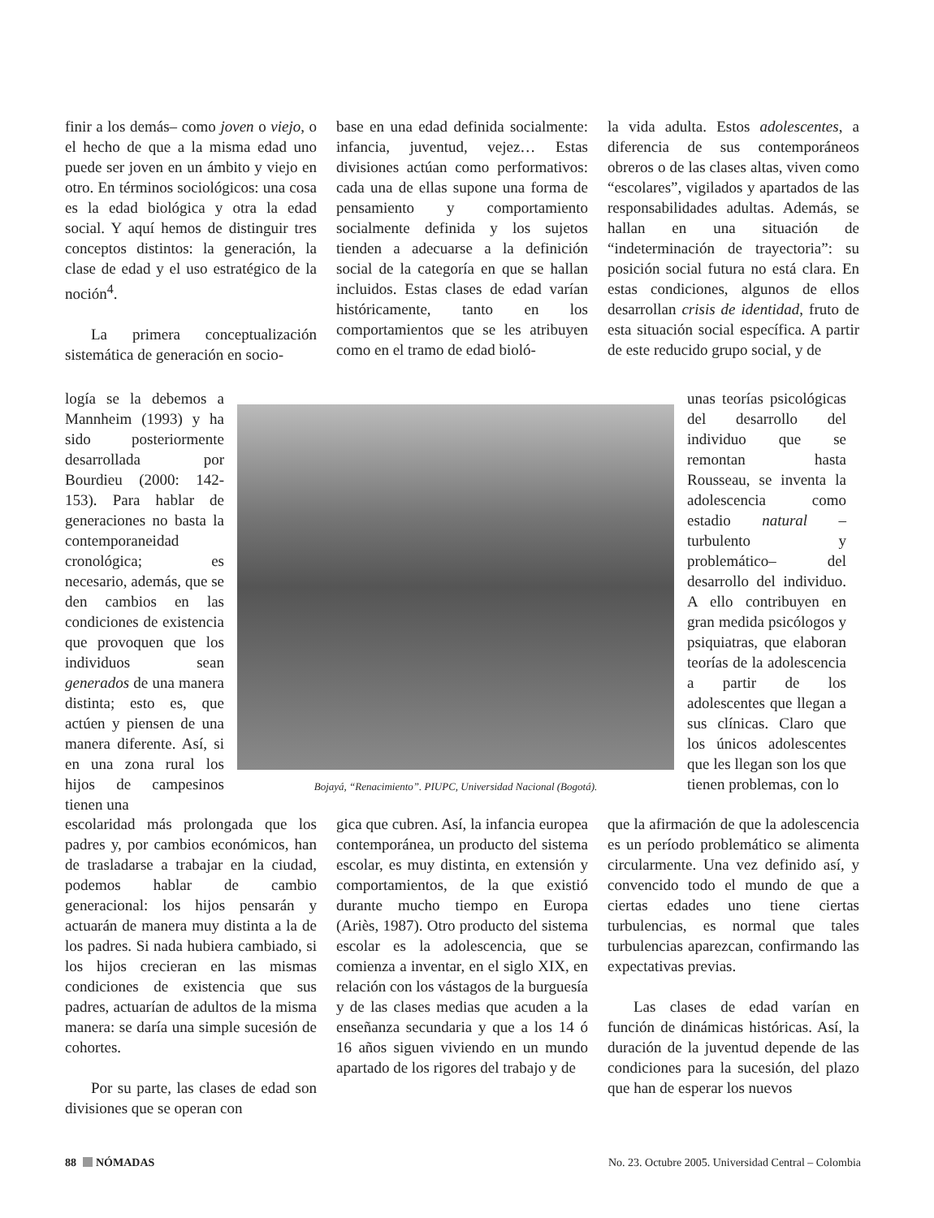finir a los demás– como joven o viejo, o el hecho de que a la misma edad uno puede ser joven en un ámbito y viejo en otro. En términos sociológicos: una cosa es la edad biológica y otra la edad social. Y aquí hemos de distinguir tres conceptos distintos: la generación, la clase de edad y el uso estratégico de la noción<sup>4</sup>.
La primera conceptualización sistemática de generación en socio-
base en una edad definida socialmente: infancia, juventud, vejez… Estas divisiones actúan como performativos: cada una de ellas supone una forma de pensamiento y comportamiento socialmente definida y los sujetos tienden a adecuarse a la definición social de la categoría en que se hallan incluidos. Estas clases de edad varían históricamente, tanto en los comportamientos que se les atribuyen como en el tramo de edad bioló-
la vida adulta. Estos adolescentes, a diferencia de sus contemporáneos obreros o de las clases altas, viven como “escolares”, vigilados y apartados de las responsabilidades adultas. Además, se hallan en una situación de “indeterminación de trayectoria”: su posición social futura no está clara. En estas condiciones, algunos de ellos desarrollan crisis de identidad, fruto de esta situación social específica. A partir de este reducido grupo social, y de
logía se la debemos a Mannheim (1993) y ha sido posteriormente desarrollada por Bourdieu (2000: 142-153). Para hablar de generaciones no basta la contemporaneidad cronológica; es necesario, además, que se den cambios en las condiciones de existencia que provoquen que los individuos sean generados de una manera distinta; esto es, que actúen y piensen de una manera diferente. Así, si en una zona rural los hijos de campesinos tienen una
Bojayá, “Renacimiento”. PIUPC, Universidad Nacional (Bogotá).
unas teorías psicológicas del desarrollo del individuo que se remontan hasta Rousseau, se inventa la adolescencia como estadio natural –turbulento y problemático– del desarrollo del individuo. A ello contribuyen en gran medida psicólogos y psiquiatras, que elaboran teorías de la adolescencia a partir de los adolescentes que llegan a sus clínicas. Claro que los únicos adolescentes que les llegan son los que tienen problemas, con lo
escolaridad más prolongada que los padres y, por cambios económicos, han de trasladarse a trabajar en la ciudad, podemos hablar de cambio generacional: los hijos pensarán y actuarán de manera muy distinta a la de los padres. Si nada hubiera cambiado, si los hijos crecieran en las mismas condiciones de existencia que sus padres, actuarían de adultos de la misma manera: se daría una simple sucesión de cohortes.
Por su parte, las clases de edad son divisiones que se operan con
gica que cubren. Así, la infancia europea contemporánea, un producto del sistema escolar, es muy distinta, en extensión y comportamientos, de la que existió durante mucho tiempo en Europa (Ariès, 1987). Otro producto del sistema escolar es la adolescencia, que se comienza a inventar, en el siglo XIX, en relación con los vástagos de la burguesía y de las clases medias que acuden a la enseñanza secundaria y que a los 14 ó 16 años siguen viviendo en un mundo apartado de los rigores del trabajo y de
que la afirmación de que la adolescencia es un período problemático se alimenta circularmente. Una vez definido así, y convencido todo el mundo de que a ciertas edades uno tiene ciertas turbulencias, es normal que tales turbulencias aparezcan, confirmando las expectativas previas.
Las clases de edad varían en función de dinámicas históricas. Así, la duración de la juventud depende de las condiciones para la sucesión, del plazo que han de esperar los nuevos
88 NÓMADAS No. 23. Octubre 2005. Universidad Central – Colombia